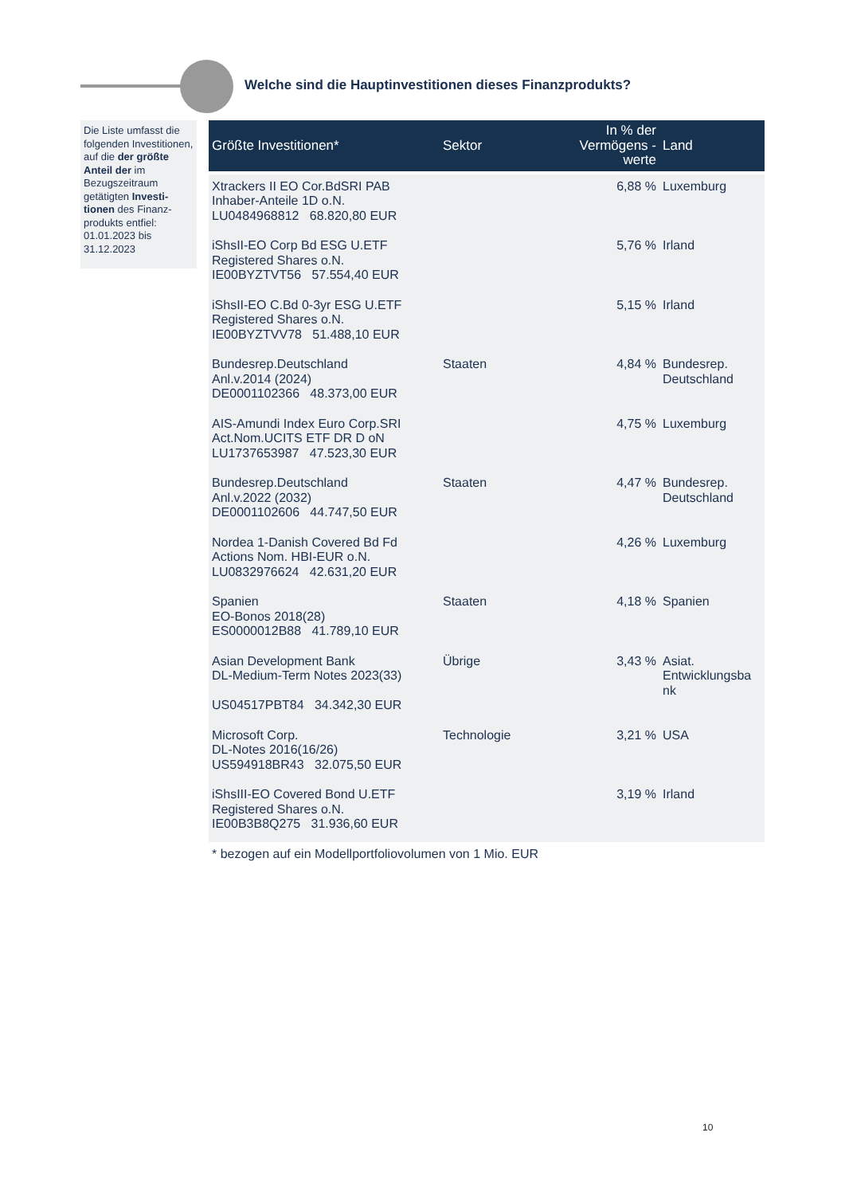Welche sind die Hauptinvestitionen dieses Finanzprodukts?
Die Liste umfasst die folgenden Investitionen, auf die der größte Anteil der im Bezugszeitraum getätigten Investi-tionen des Finanz-produkts entfiel: 01.01.2023 bis 31.12.2023
| Größte Investitionen* | Sektor | In % der Vermögens -werte | Land |
| --- | --- | --- | --- |
| Xtrackers II EO Cor.BdSRI PAB Inhaber-Anteile 1D o.N. LU0484968812 68.820,80 EUR | | 6,88 % | Luxemburg |
| iShsII-EO Corp Bd ESG U.ETF Registered Shares o.N. IE00BYZTVT56 57.554,40 EUR | | 5,76 % | Irland |
| iShsII-EO C.Bd 0-3yr ESG U.ETF Registered Shares o.N. IE00BYZTVV78 51.488,10 EUR | | 5,15 % | Irland |
| Bundesrep.Deutschland Anl.v.2014 (2024) DE0001102366 48.373,00 EUR | Staaten | 4,84 % | Bundesrep. Deutschland |
| AIS-Amundi Index Euro Corp.SRI Act.Nom.UCITS ETF DR D oN LU1737653987 47.523,30 EUR | | 4,75 % | Luxemburg |
| Bundesrep.Deutschland Anl.v.2022 (2032) DE0001102606 44.747,50 EUR | Staaten | 4,47 % | Bundesrep. Deutschland |
| Nordea 1-Danish Covered Bd Fd Actions Nom. HBI-EUR o.N. LU0832976624 42.631,20 EUR | | 4,26 % | Luxemburg |
| Spanien EO-Bonos 2018(28) ES0000012B88 41.789,10 EUR | Staaten | 4,18 % | Spanien |
| Asian Development Bank DL-Medium-Term Notes 2023(33) US04517PBT84 34.342,30 EUR | Übrige | 3,43 % | Asiat. Entwicklungsba nk |
| Microsoft Corp. DL-Notes 2016(16/26) US594918BR43 32.075,50 EUR | Technologie | 3,21 % | USA |
| iShsIII-EO Covered Bond U.ETF Registered Shares o.N. IE00B3B8Q275 31.936,60 EUR | | 3,19 % | Irland |
* bezogen auf ein Modellportfoliovolumen von 1 Mio. EUR
10